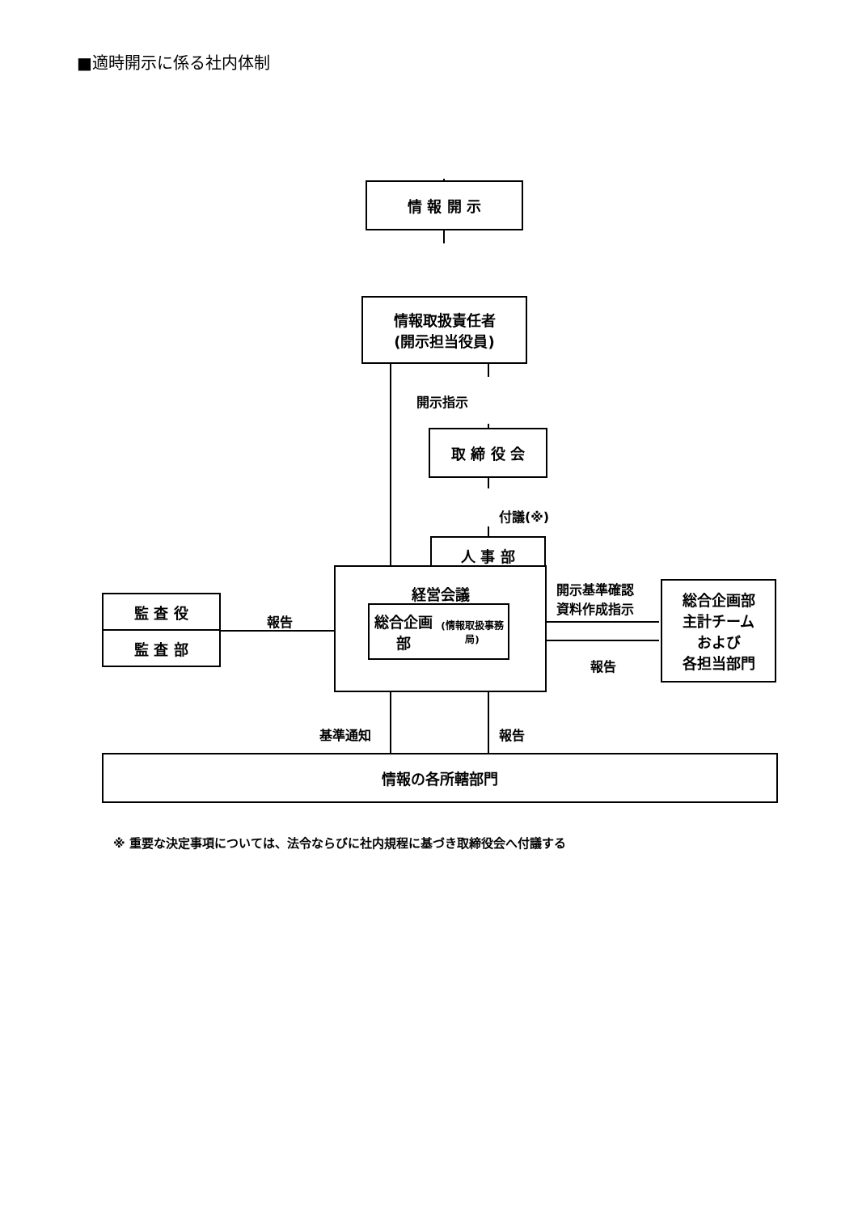■適時開示に係る社内体制
情 報 開 示
情報取扱責任者
(開示担当役員)
開示指示
取 締 役 会
付議(※)
人 事 部
経営会議
総合企画部
(情報取扱事務局)
監 査 役
監 査 部
報告
開示基準確認
資料作成指示
報告
総合企画部
主計チーム
および
各担当部門
基準通知 報告
情報の各所轄部門
※ 重要な決定事項については、法令ならびに社内規程に基づき取締役会へ付議する